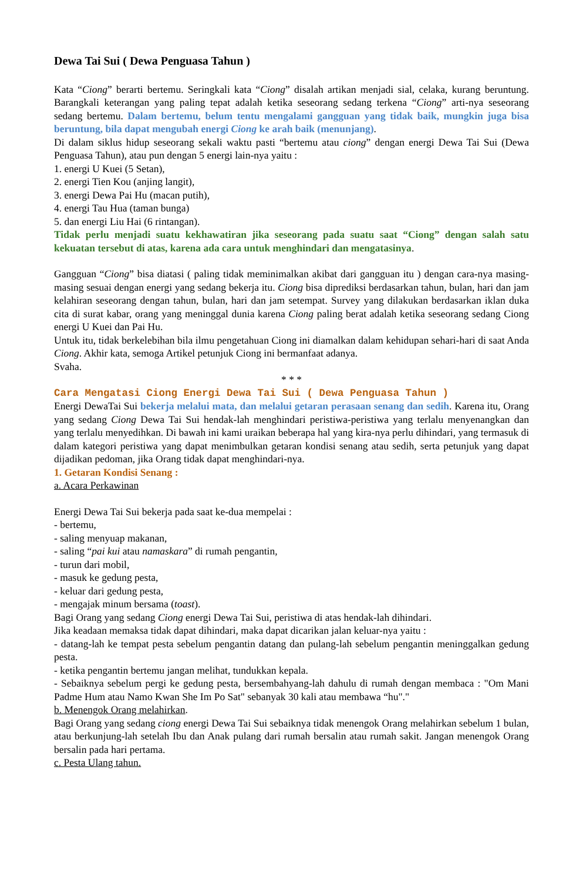Dewa Tai Sui ( Dewa Penguasa Tahun )
Kata “Ciong” berarti bertemu. Seringkali kata “Ciong” disalah artikan menjadi sial, celaka, kurang beruntung. Barangkali keterangan yang paling tepat adalah ketika seseorang sedang terkena “Ciong” arti-nya seseorang sedang bertemu. Dalam bertemu, belum tentu mengalami gangguan yang tidak baik, mungkin juga bisa beruntung, bila dapat mengubah energi Ciong ke arah baik (menunjang).
Di dalam siklus hidup seseorang sekali waktu pasti “bertemu atau ciong” dengan energi Dewa Tai Sui (Dewa Penguasa Tahun), atau pun dengan 5 energi lain-nya yaitu :
1. energi U Kuei (5 Setan),
2. energi Tien Kou (anjing langit),
3. energi Dewa Pai Hu (macan putih),
4. energi Tau Hua (taman bunga)
5. dan energi Liu Hai (6 rintangan).
Tidak perlu menjadi suatu kekhawatiran jika seseorang pada suatu saat “Ciong” dengan salah satu kekuatan tersebut di atas, karena ada cara untuk menghindari dan mengatasinya.
Gangguan “Ciong” bisa diatasi ( paling tidak meminimalkan akibat dari gangguan itu ) dengan cara-nya masing-masing sesuai dengan energi yang sedang bekerja itu. Ciong bisa diprediksi berdasarkan tahun, bulan, hari dan jam kelahiran seseorang dengan tahun, bulan, hari dan jam setempat. Survey yang dilakukan berdasarkan iklan duka cita di surat kabar, orang yang meninggal dunia karena Ciong paling berat adalah ketika seseorang sedang Ciong energi U Kuei dan Pai Hu.
Untuk itu, tidak berkelebihan bila ilmu pengetahuan Ciong ini diamalkan dalam kehidupan sehari-hari di saat Anda Ciong. Akhir kata, semoga Artikel petunjuk Ciong ini bermanfaat adanya.
Svaha.
* * *
Cara Mengatasi Ciong Energi Dewa Tai Sui ( Dewa Penguasa Tahun )
Energi DewaTai Sui bekerja melalui mata, dan melalui getaran perasaan senang dan sedih. Karena itu, Orang yang sedang Ciong Dewa Tai Sui hendak-lah menghindari peristiwa-peristiwa yang terlalu menyenangkan dan yang terlalu menyedihkan. Di bawah ini kami uraikan beberapa hal yang kira-nya perlu dihindari, yang termasuk di dalam kategori peristiwa yang dapat menimbulkan getaran kondisi senang atau sedih, serta petunjuk yang dapat dijadikan pedoman, jika Orang tidak dapat menghindari-nya.
1. Getaran Kondisi Senang :
a. Acara Perkawinan
Energi Dewa Tai Sui bekerja pada saat ke-dua mempelai :
- bertemu,
- saling menyuap makanan,
- saling “pai kui atau namaskara” di rumah pengantin,
- turun dari mobil,
- masuk ke gedung pesta,
- keluar dari gedung pesta,
- mengajak minum bersama (toast).
Bagi Orang yang sedang Ciong energi Dewa Tai Sui, peristiwa di atas hendak-lah dihindari.
Jika keadaan memaksa tidak dapat dihindari, maka dapat dicarikan jalan keluar-nya yaitu :
- datang-lah ke tempat pesta sebelum pengantin datang dan pulang-lah sebelum pengantin meninggalkan gedung pesta.
- ketika pengantin bertemu jangan melihat, tundukkan kepala.
- Sebaiknya sebelum pergi ke gedung pesta, bersembahyang-lah dahulu di rumah dengan membaca : "Om Mani Padme Hum atau Namo Kwan She Im Po Sat" sebanyak 30 kali atau membawa “hu"."
b. Menengok Orang melahirkan.
Bagi Orang yang sedang ciong energi Dewa Tai Sui sebaiknya tidak menengok Orang melahirkan sebelum 1 bulan, atau berkunjung-lah setelah Ibu dan Anak pulang dari rumah bersalin atau rumah sakit. Jangan menengok Orang bersalin pada hari pertama.
c. Pesta Ulang tahun.